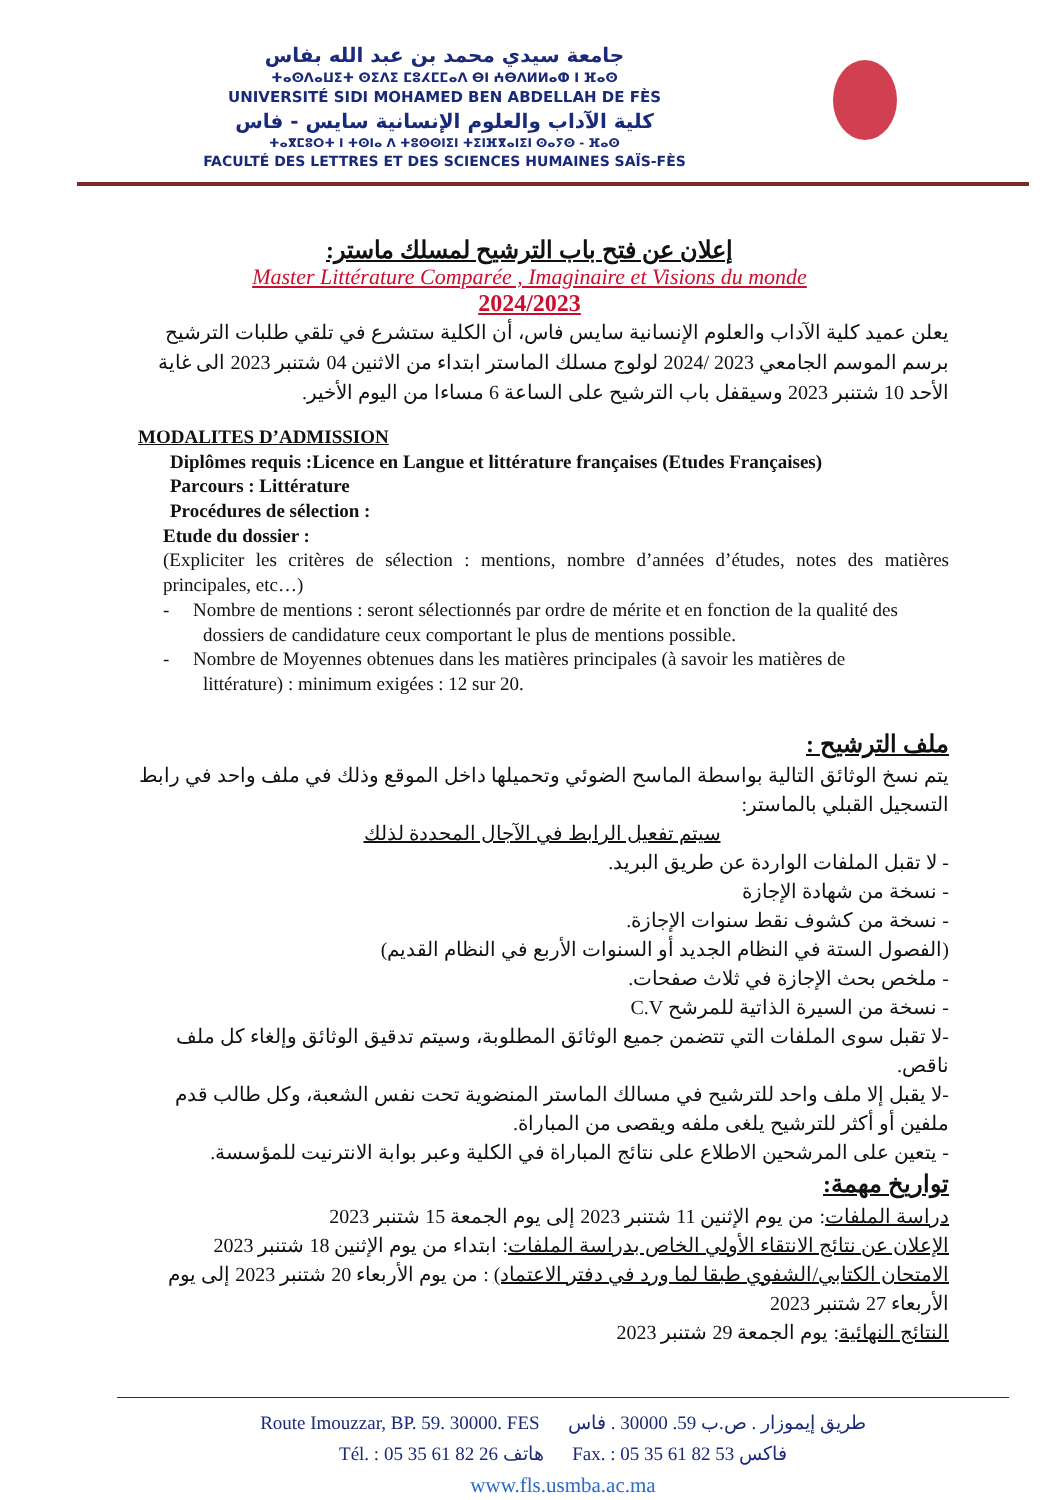جامعة سيدي محمد بن عبد الله بفاس
ⵜⴰⵙⴷⴰⵡⵉⵜ ⵙⵉⴷⵉ ⵎⵓⵃⵎⵎⴰⴷ ⴱⵏ ⵄⴱⴷⵍⵍⴰⵀ ⵏ ⴼⴰⵙ
UNIVERSITÉ SIDI MOHAMED BEN ABDELLAH DE FÈS
كلية الآداب والعلوم الإنسانية سايس - فاس
ⵜⴰⴳⵎⵓⵔⵜ ⵏ ⵜⵙⵏⴰ ⴷ ⵜⵓⵙⵙⵏⵉⵏ ⵜⵉⵏⴼⴳⴰⵏⵉⵏ ⵙⴰⵢⵙ - ⴼⴰⵙ
FACULTÉ DES LETTRES ET DES SCIENCES HUMAINES SAÏS-FÈS
إعلان عن فتح باب الترشيح لمسلك ماستر:
Master Littérature Comparée , Imaginaire et Visions du monde
2024/2023
يعلن عميد كلية الآداب والعلوم الإنسانية سايس فاس، أن الكلية ستشرع في تلقي طلبات الترشيح برسم الموسم الجامعي 2023 /2024 لولوج مسلك الماستر ابتداء من الاثنين 04 شتنبر 2023 الى غاية الأحد 10 شتنبر 2023 وسيقفل باب الترشيح على الساعة 6 مساءا من اليوم الأخير.
MODALITES D’ADMISSION
Diplômes requis :Licence en Langue et littérature françaises (Etudes Françaises)
Parcours : Littérature
Procédures de sélection :
Etude du dossier :
(Expliciter les critères de sélection : mentions, nombre d’années d’études, notes des matières principales, etc…)
- Nombre de mentions : seront sélectionnés par ordre de mérite et en fonction de la qualité des dossiers de candidature ceux comportant le plus de mentions possible.
- Nombre de Moyennes obtenues dans les matières principales (à savoir les matières de littérature) : minimum exigées : 12 sur 20.
ملف الترشيح :
يتم نسخ الوثائق التالية بواسطة الماسح الضوئي وتحميلها داخل الموقع وذلك في ملف واحد في رابط التسجيل القبلي بالماستر:
سيتم تفعيل الرابط في الآجال المحددة لذلك
- لا تقبل الملفات الواردة عن طريق البريد.
- نسخة من شهادة الإجازة
- نسخة من كشوف نقط سنوات الإجازة.
(الفصول الستة في النظام الجديد أو السنوات الأربع في النظام القديم)
- ملخص بحث الإجازة في ثلاث صفحات.
- نسخة من السيرة الذاتية للمرشح C.V
-لا تقبل سوى الملفات التي تتضمن جميع الوثائق المطلوبة، وسيتم تدقيق الوثائق وإلغاء كل ملف ناقص.
-لا يقبل إلا ملف واحد للترشيح في مسالك الماستر المنضوية تحت نفس الشعبة، وكل طالب قدم ملفين أو أكثر للترشيح يلغى ملفه ويقصى من المباراة.
- يتعين على المرشحين الاطلاع على نتائج المباراة في الكلية وعبر بوابة الانترنيت للمؤسسة.
تواريخ مهمة:
دراسة الملفات: من يوم الإثنين 11 شتنبر 2023 إلى يوم الجمعة 15 شتنبر 2023
الإعلان عن نتائج الانتقاء الأولي الخاص بدراسة الملفات: ابتداء من يوم الإثنين 18 شتنبر 2023
الامتحان الكتابي/الشفوي طبقا لما ورد في دفتر الاعتماد) : من يوم الأربعاء 20 شتنبر 2023 إلى يوم الأربعاء 27 شتنبر 2023
النتائج النهائية: يوم الجمعة 29 شتنبر 2023
Route Imouzzar, BP. 59. 30000. FES طريق إيموزار . ص.ب 59. 30000 . فاس
Tél. : 05 35 61 82 26 هاتف Fax. : 05 35 61 82 53 فاكس
www.fls.usmba.ac.ma